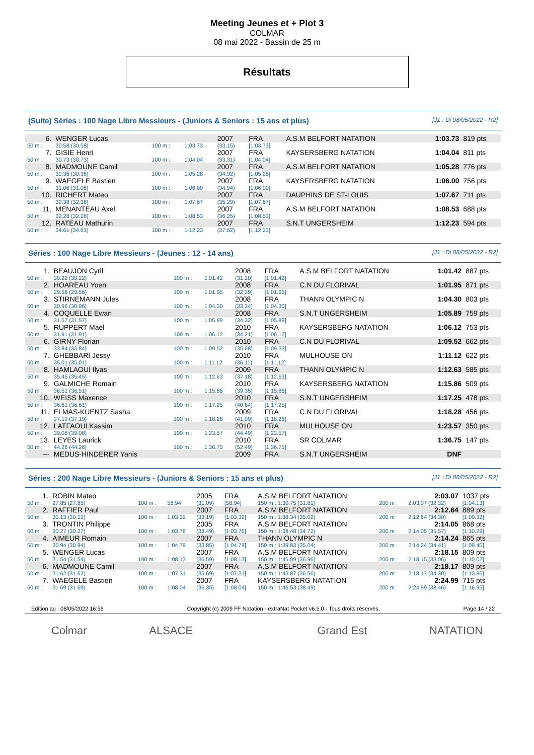Meeting Jeunes et + Plot 3
COLMAR
08 mai 2022 - Bassin de 25 m
Résultats
(Suite) Séries : 100 Nage Libre Messieurs - (Juniors & Seniors : 15 ans et plus) [J1 : Di 08/05/2022 - R2]
| 6. | WENGER Lucas | | | 2007 | FRA | A.S.M BELFORT NATATION | 1:03.73 | 819 pts |
| 50 m : | 30.58 (30.58) | 100 m : | 1:03.73 | (33.15) | [1:03.73] | | | |
| 7. | GISIE Henri | | | 2007 | FRA | KAYSERSBERG NATATION | 1:04.04 | 811 pts |
| 50 m : | 30.73 (30.73) | 100 m : | 1:04.04 | (33.31) | [1:04.04] | | | |
| 8. | MADMOUNE Camil | | | 2007 | FRA | A.S.M BELFORT NATATION | 1:05.28 | 776 pts |
| 50 m : | 30.36 (30.36) | 100 m : | 1:05.28 | (34.92) | [1:05.28] | | | |
| 9. | WAEGELE Bastien | | | 2007 | FRA | KAYSERSBERG NATATION | 1:06.00 | 756 pts |
| 50 m : | 31.06 (31.06) | 100 m : | 1:06.00 | (34.94) | [1:06.00] | | | |
| 10. | RICHERT Mateo | | | 2007 | FRA | DAUPHINS DE ST-LOUIS | 1:07.67 | 711 pts |
| 50 m : | 32.38 (32.38) | 100 m : | 1:07.67 | (35.29) | [1:07.67] | | | |
| 11. | MENANTEAU Axel | | | 2007 | FRA | A.S.M BELFORT NATATION | 1:08.53 | 688 pts |
| 50 m : | 32.28 (32.28) | 100 m : | 1:08.53 | (36.25) | [1:08.53] | | | |
| 12. | RATEAU Mathurin | | | 2007 | FRA | S.N.T UNGERSHEIM | 1:12.23 | 594 pts |
| 50 m : | 34.61 (34.61) | 100 m : | 1:12.23 | (37.62) | [1:12.23] | | | |
Séries : 100 Nage Libre Messieurs - (Jeunes : 12 - 14 ans) [J1 : Di 08/05/2022 - R2]
| 1. | BEAUJON Cyril | | | 2008 | FRA | A.S.M BELFORT NATATION | 1:01.42 | 887 pts |
| 50 m : | 30.22 (30.22) | 100 m : | 1:01.42 | (31.20) | [1:01.42] | | | |
| 2. | HOAREAU Yoen | | | 2008 | FRA | C.N DU FLORIVAL | 1:01.95 | 871 pts |
| 50 m : | 29.56 (29.56) | 100 m : | 1:01.95 | (32.39) | [1:01.95] | | | |
| 3. | STIRNEMANN Jules | | | 2008 | FRA | THANN OLYMPIC N | 1:04.30 | 803 pts |
| 50 m : | 30.96 (30.96) | 100 m : | 1:04.30 | (33.34) | [1:04.30] | | | |
| 4. | COQUELLE Ewan | | | 2008 | FRA | S.N.T UNGERSHEIM | 1:05.89 | 759 pts |
| 50 m : | 31.57 (31.57) | 100 m : | 1:05.89 | (34.32) | [1:05.89] | | | |
| 5. | RUPPERT Mael | | | 2010 | FRA | KAYSERSBERG NATATION | 1:06.12 | 753 pts |
| 50 m : | 31.91 (31.91) | 100 m : | 1:06.12 | (34.21) | [1:06.12] | | | |
| 6. | GIRNY Florian | | | 2010 | FRA | C.N DU FLORIVAL | 1:09.52 | 662 pts |
| 50 m : | 33.84 (33.84) | 100 m : | 1:09.52 | (35.68) | [1:09.52] | | | |
| 7. | GHEBBARI Jessy | | | 2010 | FRA | MULHOUSE ON | 1:11.12 | 622 pts |
| 50 m : | 35.01 (35.01) | 100 m : | 1:11.12 | (36.11) | [1:11.12] | | | |
| 8. | HAMLAOUI Ilyas | | | 2009 | FRA | THANN OLYMPIC N | 1:12.63 | 585 pts |
| 50 m : | 35.45 (35.45) | 100 m : | 1:12.63 | (37.18) | [1:12.63] | | | |
| 9. | GALMICHE Romain | | | 2010 | FRA | KAYSERSBERG NATATION | 1:15.86 | 509 pts |
| 50 m : | 36.51 (36.51) | 100 m : | 1:15.86 | (39.35) | [1:15.86] | | | |
| 10. | WEISS Maxence | | | 2010 | FRA | S.N.T UNGERSHEIM | 1:17.25 | 478 pts |
| 50 m : | 36.61 (36.61) | 100 m : | 1:17.25 | (40.64) | [1:17.25] | | | |
| 11. | ELMAS-KUENTZ Sasha | | | 2009 | FRA | C.N DU FLORIVAL | 1:18.28 | 456 pts |
| 50 m : | 37.19 (37.19) | 100 m : | 1:18.28 | (41.09) | [1:18.28] | | | |
| 12. | LATFAOUI Kassim | | | 2010 | FRA | MULHOUSE ON | 1:23.57 | 350 pts |
| 50 m : | 39.08 (39.08) | 100 m : | 1:23.57 | (44.49) | [1:23.57] | | | |
| 13. | LEYES Laurick | | | 2010 | FRA | SR COLMAR | 1:36.75 | 147 pts |
| 50 m : | 44.26 (44.26) | 100 m : | 1:36.75 | (52.49) | [1:36.75] | | | |
| --- | MEDUS-HINDERER Yanis | | | 2009 | FRA | S.N.T UNGERSHEIM | DNF | |
Séries : 200 Nage Libre Messieurs - (Juniors & Seniors : 15 ans et plus) [J1 : Di 08/05/2022 - R2]
| 1. | ROBIN Mateo | | | 2005 | FRA | A.S.M BELFORT NATATION | | 2:03.07 | 1037 pts |
| 50 m : | 27.85 (27.85) | 100 m : | 58.94 | (31.09) | [58.94] | 150 m : 1:30.75 (31.81) | 200 m : | 2:03.07 (32.32) | [1:04.13] |
| 2. | RAFFIER Paul | | | 2007 | FRA | A.S.M BELFORT NATATION | | 2:12.64 | 889 pts |
| 50 m : | 30.13 (30.13) | 100 m : | 1:03.32 | (33.19) | [1:03.32] | 150 m : 1:38.34 (35.02) | 200 m : | 2:12.64 (34.30) | [1:09.32] |
| 3. | TRONTIN Philippe | | | 2005 | FRA | A.S.M BELFORT NATATION | | 2:14.05 | 868 pts |
| 50 m : | 30.27 (30.27) | 100 m : | 1:03.76 | (33.49) | [1:03.76] | 150 m : 1:38.48 (34.72) | 200 m : | 2:14.05 (35.57) | [1:10.29] |
| 4. | AIMEUR Romain | | | 2007 | FRA | THANN OLYMPIC N | | 2:14.24 | 865 pts |
| 50 m : | 30.94 (30.94) | 100 m : | 1:04.79 | (33.85) | [1:04.79] | 150 m : 1:39.83 (35.04) | 200 m : | 2:14.24 (34.41) | [1:09.45] |
| 5. | WENGER Lucas | | | 2007 | FRA | A.S.M BELFORT NATATION | | 2:18.15 | 809 pts |
| 50 m : | 31.54 (31.54) | 100 m : | 1:08.13 | (36.59) | [1:08.13] | 150 m : 1:45.09 (36.96) | 200 m : | 2:18.15 (33.06) | [1:10.02] |
| 6. | MADMOUNE Camil | | | 2007 | FRA | A.S.M BELFORT NATATION | | 2:18.17 | 809 pts |
| 50 m : | 31.62 (31.62) | 100 m : | 1:07.31 | (35.69) | [1:07.31] | 150 m : 1:43.87 (36.56) | 200 m : | 2:18.17 (34.30) | [1:10.86] |
| 7. | WAEGELE Bastien | | | 2007 | FRA | KAYSERSBERG NATATION | | 2:24.99 | 715 pts |
| 50 m : | 31.69 (31.69) | 100 m : | 1:08.04 | (36.35) | [1:08.04] | 150 m : 1:46.53 (38.49) | 200 m : | 2:24.99 (38.46) | [1:16.95] |
Edition au : 08/05/2022 16:56 Copyright (c) 2009 FF Natation - extraNat Pocket v6.5.0 - Tous droits réservés. Page 14 / 22
Colmar ALSACE Grand Est NATATION